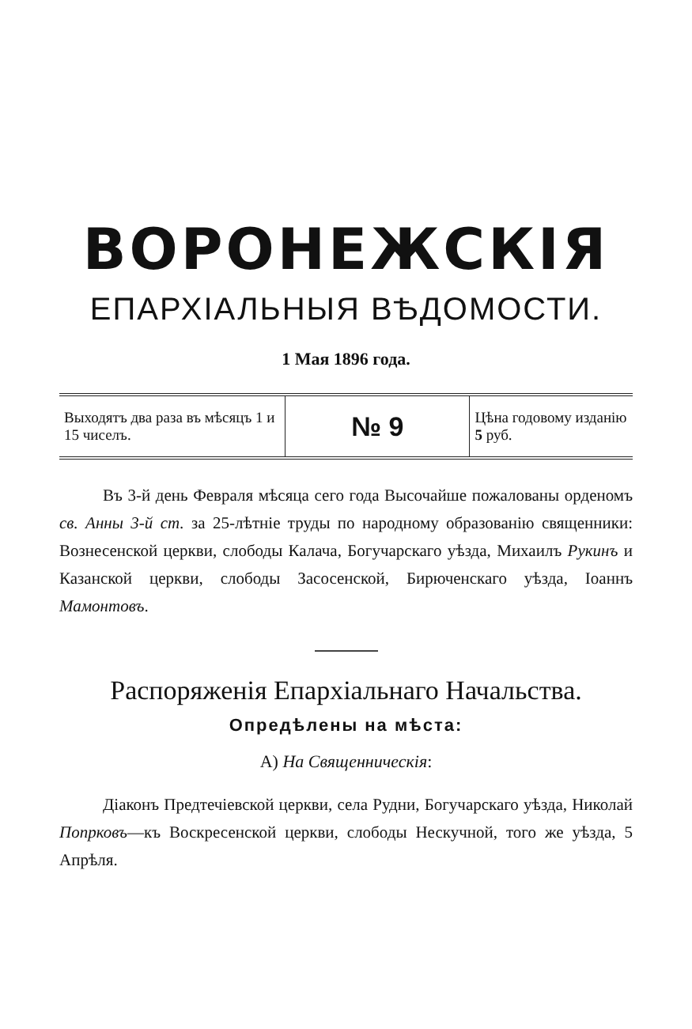ВОРОНЕЖСКІЯ
ЕПАРХІАЛЬНЫЯ ВѢДОМОСТИ.
1 Мая 1896 года.
| Выходятъ два раза въ мѣсяцъ 1 и 15 чиселъ. | № 9 | Цѣна годовому изданію 5 руб. |
Въ 3-й день Февраля мѣсяца сего года Высочайше пожалованы орденомъ св. Анны 3-й ст. за 25-лѣтніе труды по народному образованію священники: Вознесенской церкви, слободы Калача, Богучарскаго уѣзда, Михаилъ Рукинъ и Казанской церкви, слободы Засосенской, Бирюченскаго уѣзда, Іоаннъ Мамонтовъ.
Распоряженія Епархіальнаго Начальства.
Опредѣлены на мѣста:
А) На Священническія:
Діаконъ Предтечіевской церкви, села Рудни, Богучарскаго уѣзда, Николай Попрковъ—къ Воскресенской церкви, слободы Нескучной, того же уѣзда, 5 Апрѣля.